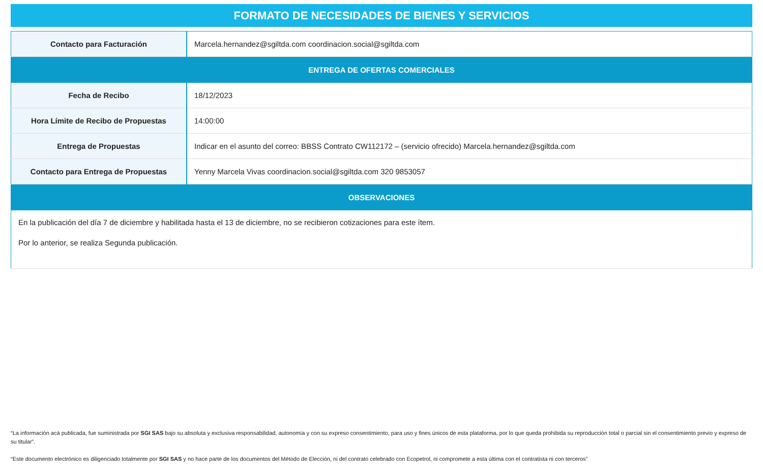FORMATO DE NECESIDADES DE BIENES Y SERVICIOS
| Contacto para Facturación | Marcela.hernandez@sgiltda.com coordinacion.social@sgiltda.com |
| ENTREGA DE OFERTAS COMERCIALES | |
| Fecha de Recibo | 18/12/2023 |
| Hora Límite de Recibo de Propuestas | 14:00:00 |
| Entrega de Propuestas | Indicar en el asunto del correo: BBSS Contrato CW112172 – (servicio ofrecido) Marcela.hernandez@sgiltda.com |
| Contacto para Entrega de Propuestas | Yenny Marcela Vivas coordinacion.social@sgiltda.com 320 9853057 |
| OBSERVACIONES | |
| En la publicación del día 7 de diciembre y habilitada hasta el 13 de diciembre, no se recibieron cotizaciones para este ítem. Por lo anterior, se realiza Segunda publicación. | |
“La información acá publicada, fue suministrada por SGI SAS bajo su absoluta y exclusiva responsabilidad, autonomía y con su expreso consentimiento, para uso y fines únicos de esta plataforma, por lo que queda prohibida su reproducción total o parcial sin el consentimiento previo y expreso de su titular”.
“Este documento electrónico es diligenciado totalmente por SGI SAS y no hace parte de los documentos del Método de Elección, ni del contrato celebrado con Ecopetrol, ni compromete a esta última con el contratista ni con terceros”